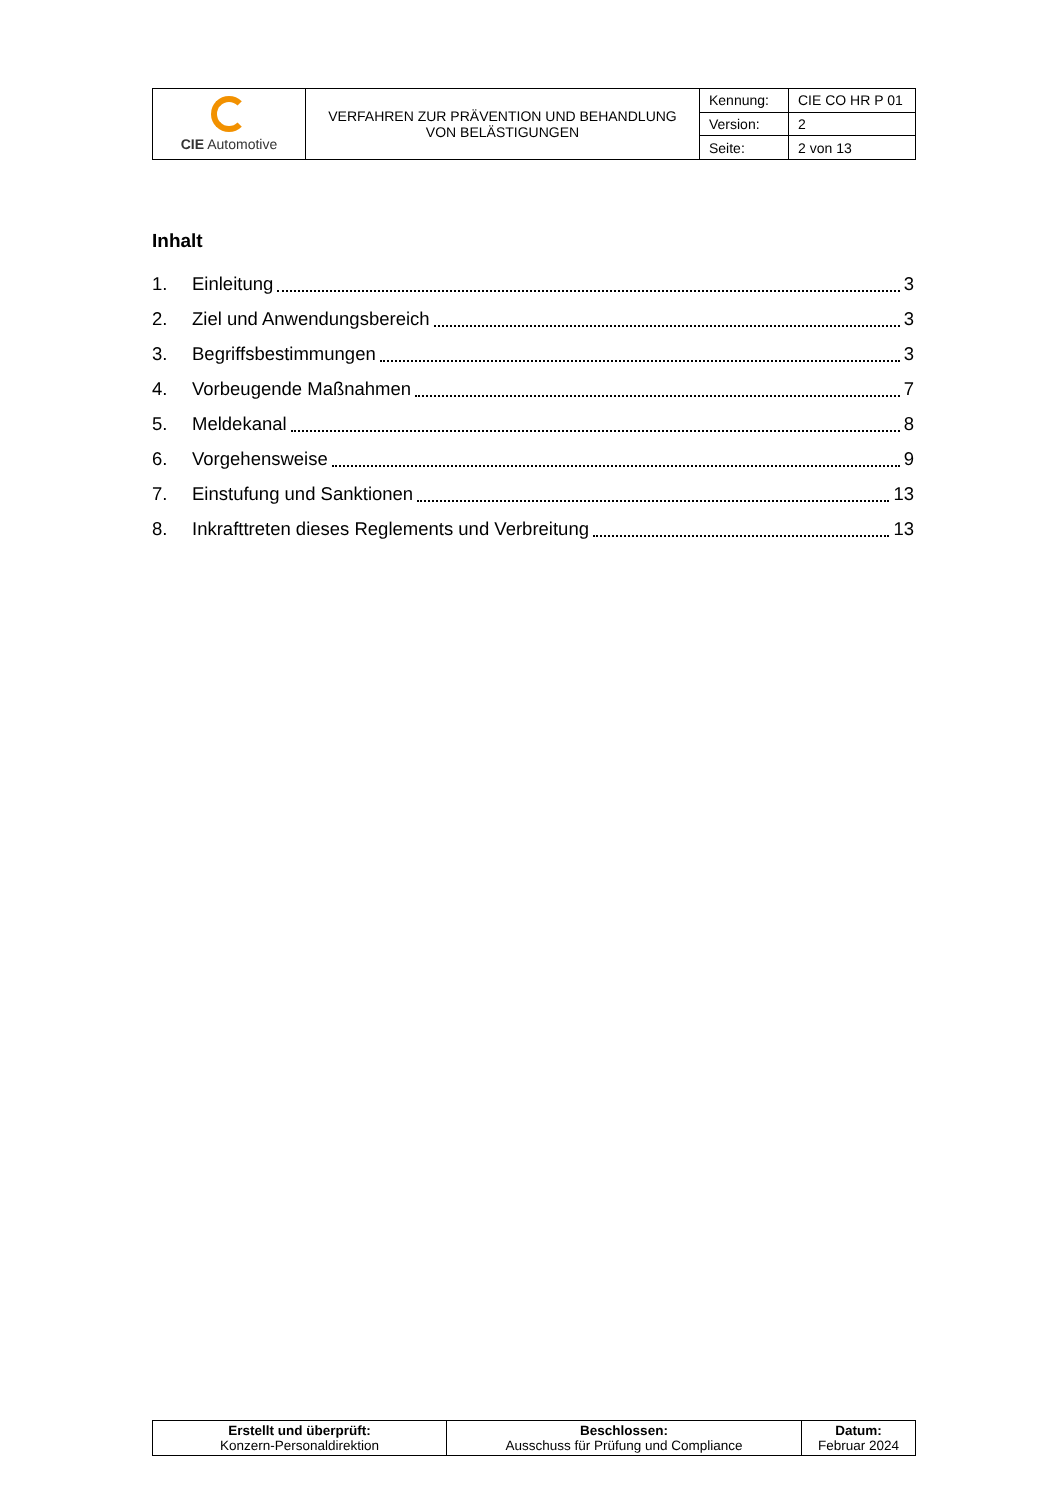| CIE Automotive | VERFAHREN ZUR PRÄVENTION UND BEHANDLUNG VON BELÄSTIGUNGEN | Kennung: | CIE CO HR P 01 |
| | | Version: | 2 |
| | | Seite: | 2 von 13 |
Inhalt
1. Einleitung 3
2. Ziel und Anwendungsbereich 3
3. Begriffsbestimmungen 3
4. Vorbeugende Maßnahmen 7
5. Meldekanal 8
6. Vorgehensweise 9
7. Einstufung und Sanktionen 13
8. Inkrafttreten dieses Reglements und Verbreitung 13
| Erstellt und überprüft: Konzern-Personaldirektion | Beschlossen: Ausschuss für Prüfung und Compliance | Datum: Februar 2024 |